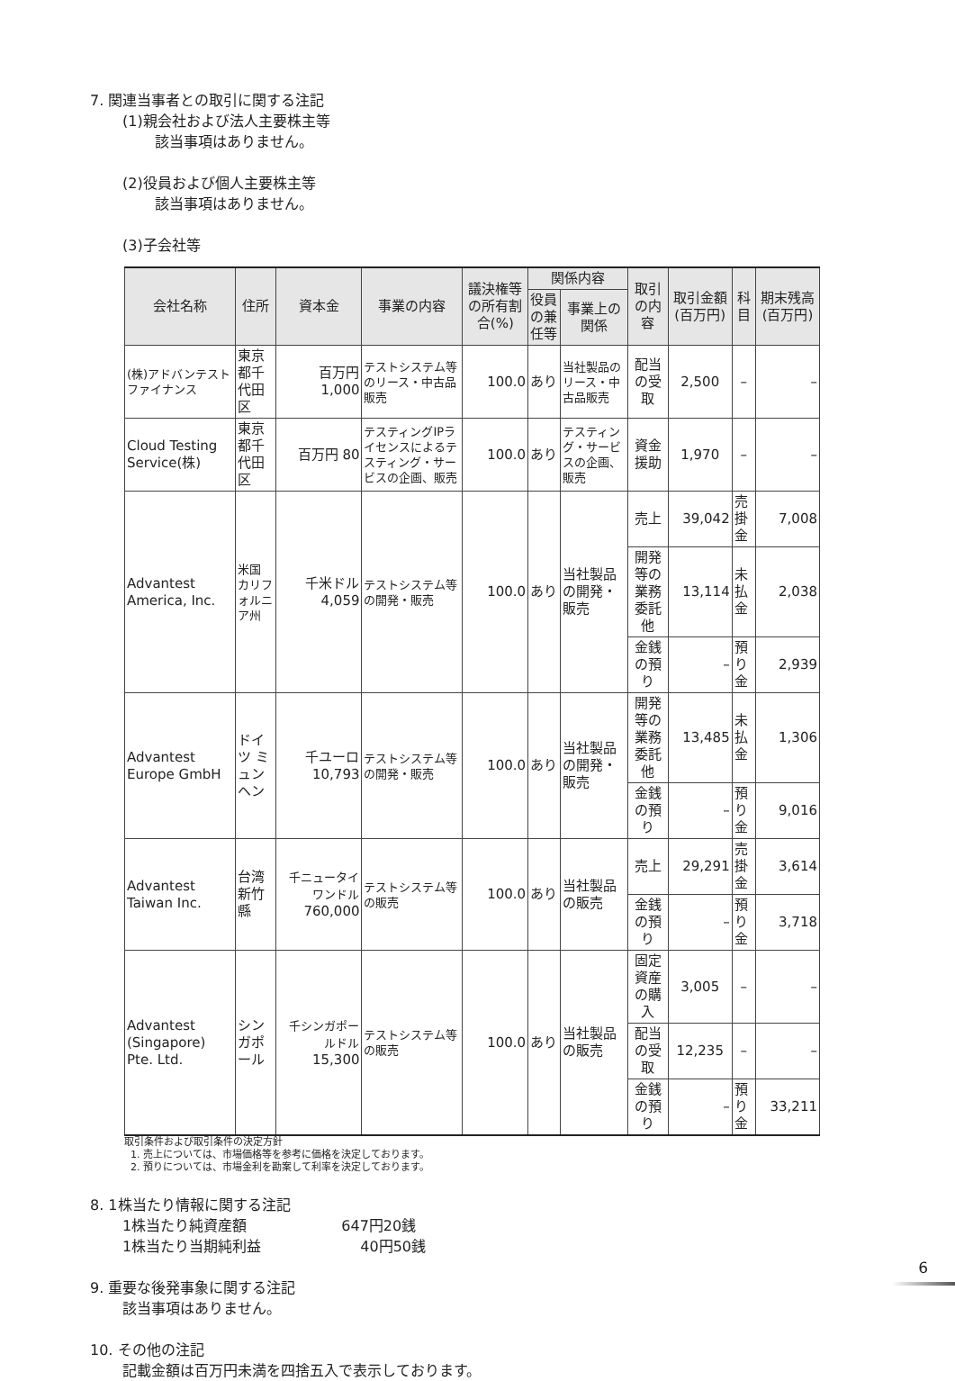7. 関連当事者との取引に関する注記
(1)親会社および法人主要株主等
該当事項はありません。
(2)役員および個人主要株主等
該当事項はありません。
(3)子会社等
| 会社名称 | 住所 | 資本金 | 事業の内容 | 議決権等の所有割合(%) | 関係内容 | | 取引の内容 | 取引金額(百万円) | 科目 | 期末残高(百万円) |
| --- | --- | --- | --- | --- | --- | --- | --- | --- | --- | --- |
| | | | | | 役員の兼任等 | 事業上の関係 | | | | |
| (株)アドバンテストファイナンス | 東京都千代田区 | 百万円 1,000 | テストシステム等のリース・中古品販売 | 100.0 | あり | 当社製品のリース・中古品販売 | 配当の受取 | 2,500 | – | – |
| Cloud Testing Service(株) | 東京都千代田区 | 百万円 80 | テスティングIPライセンスによるテスティング・サービスの企画、販売 | 100.0 | あり | テスティング・サービスの企画、販売 | 資金援助 | 1,970 | – | – |
| Advantest America, Inc. | 米国 カリフォルニア州 | 千米ドル 4,059 | テストシステム等の開発・販売 | 100.0 | あり | 当社製品の開発・販売 | 売上 | 39,042 | 売掛金 | 7,008 |
| | | | | | | | 開発等の業務委託他 | 13,114 | 未払金 | 2,038 |
| | | | | | | | 金銭の預り | – | 預り金 | 2,939 |
| Advantest Europe GmbH | ドイツ ミュンヘン | 千ユーロ 10,793 | テストシステム等の開発・販売 | 100.0 | あり | 当社製品の開発・販売 | 開発等の業務委託他 | 13,485 | 未払金 | 1,306 |
| | | | | | | | 金銭の預り | – | 預り金 | 9,016 |
| Advantest Taiwan Inc. | 台湾 新竹縣 | 千ニュータイワンドル 760,000 | テストシステム等の販売 | 100.0 | あり | 当社製品の販売 | 売上 | 29,291 | 売掛金 | 3,614 |
| | | | | | | | 金銭の預り | – | 預り金 | 3,718 |
| Advantest (Singapore) Pte. Ltd. | シンガポール | 千シンガポールドル 15,300 | テストシステム等の販売 | 100.0 | あり | 当社製品の販売 | 固定資産の購入 | 3,005 | – | – |
| | | | | | | | 配当の受取 | 12,235 | – | – |
| | | | | | | | 金銭の預り | – | 預り金 | 33,211 |
取引条件および取引条件の決定方針
1. 売上については、市場価格等を参考に価格を決定しております。
2. 預りについては、市場金利を勘案して利率を決定しております。
8. 1株当たり情報に関する注記
1株当たり純資産額 647円20銭
1株当たり当期純利益 40円50銭
9. 重要な後発事象に関する注記
該当事項はありません。
10. その他の注記
記載金額は百万円未満を四捨五入で表示しております。
6